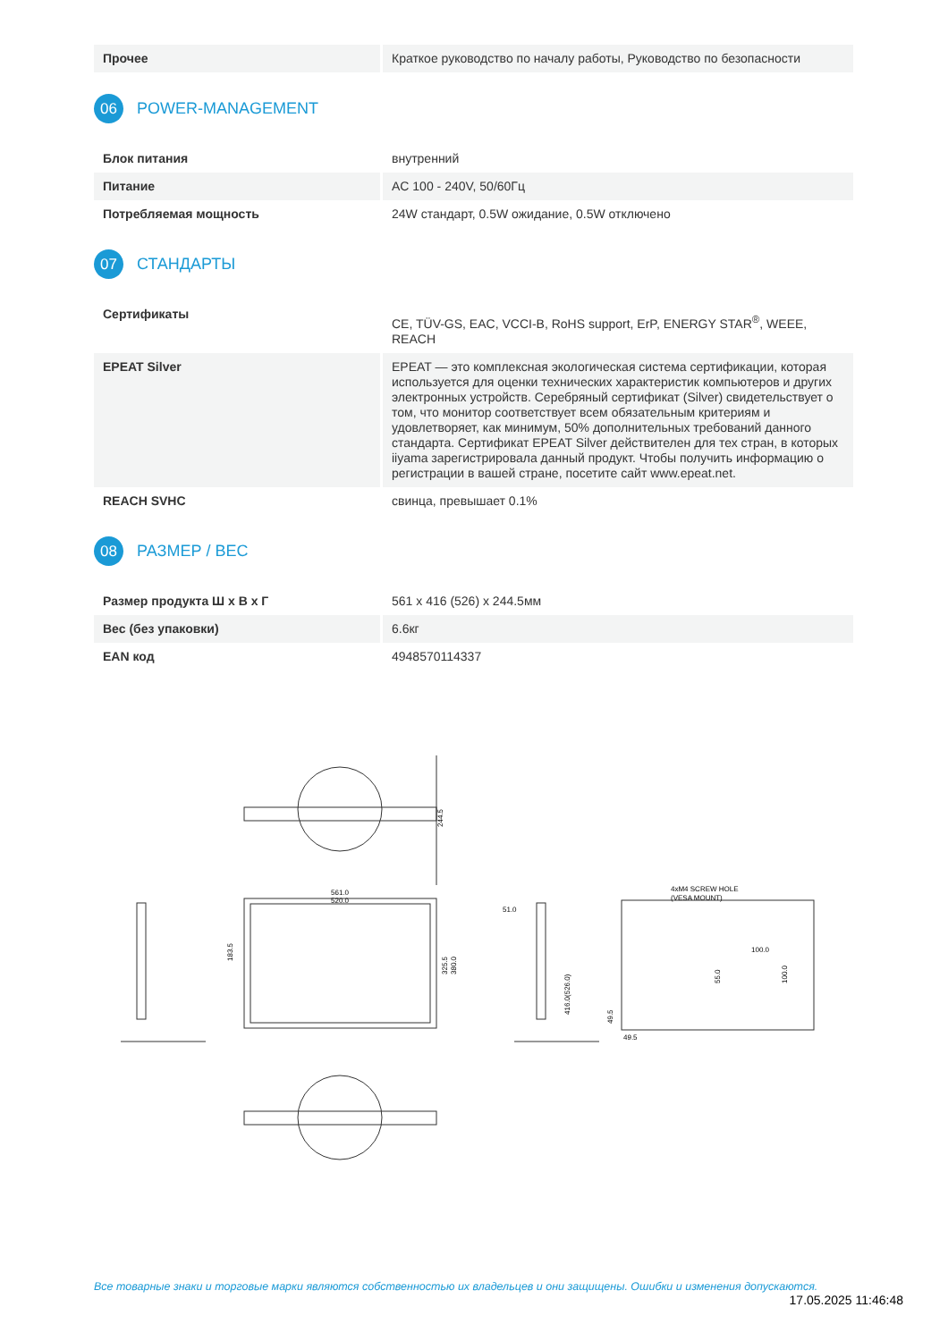| Прочее | Краткое руководство по началу работы, Руководство по безопасности |
06 POWER-MANAGEMENT
| Блок питания | внутренний |
| Питание | AC 100 - 240V, 50/60Гц |
| Потребляемая мощность | 24W стандарт, 0.5W ожидание, 0.5W отключено |
07 СТАНДАРТЫ
| Сертификаты | CE, TÜV-GS, EAC, VCCI-B, RoHS support, ErP, ENERGY STAR<sup>®</sup>, WEEE, REACH |
| EPEAT Silver | EPEAT — это комплексная экологическая система сертификации, которая используется для оценки технических характеристик компьютеров и других электронных устройств. Серебряный сертификат (Silver) свидетельствует о том, что монитор соответствует всем обязательным критериям и удовлетворяет, как минимум, 50% дополнительных требований данного стандарта. Сертификат EPEAT Silver действителен для тех стран, в которых iiyama зарегистрировала данный продукт. Чтобы получить информацию о регистрации в вашей стране, посетите сайт www.epeat.net. |
| REACH SVHC | свинца, превышает 0.1% |
08 РАЗМЕР / ВЕС
| Размер продукта Ш x В x Г | 561 x 416 (526) x 244.5мм |
| Вес (без упаковки) | 6.6кг |
| EAN код | 4948570114337 |
244.5
561.0
520.0
183.5
325.5
380.0
51.0
416.0(526.0)
4xM4 SCREW HOLE
(VESA MOUNT)
100.0
55.0
100.0
49.5
49.5
Все товарные знаки и торговые марки являются собственностью их владельцев и они защищены. Ошибки и изменения допускаются.
17.05.2025 11:46:48